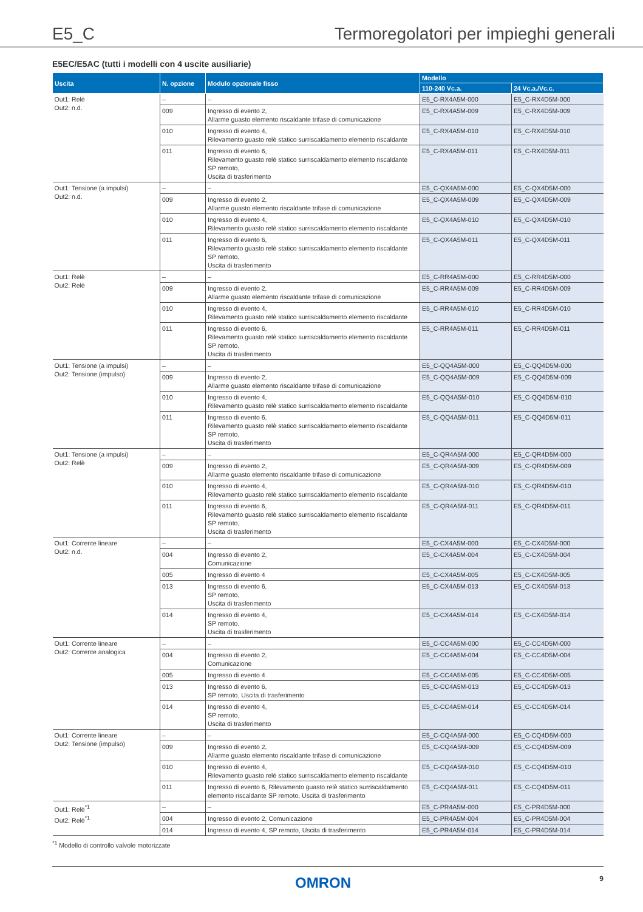E5_C Termoregolatori per impieghi generali
E5EC/E5AC (tutti i modelli con 4 uscite ausiliarie)
| Uscita | N. opzione | Modulo opzionale fisso | Modello | |
| --- | --- | --- | --- | --- |
| | | | 110-240 Vc.a. | 24 Vc.a./Vc.c. |
| Out1: Relè Out2: n.d. | – | – | E5_C-RX4A5M-000 | E5_C-RX4D5M-000 |
| | 009 | Ingresso di evento 2, Allarme guasto elemento riscaldante trifase di comunicazione | E5_C-RX4A5M-009 | E5_C-RX4D5M-009 |
| | 010 | Ingresso di evento 4, Rilevamento guasto relè statico surriscaldamento elemento riscaldante | E5_C-RX4A5M-010 | E5_C-RX4D5M-010 |
| | 011 | Ingresso di evento 6, Rilevamento guasto relè statico surriscaldamento elemento riscaldante SP remoto, Uscita di trasferimento | E5_C-RX4A5M-011 | E5_C-RX4D5M-011 |
| Out1: Tensione (a impulsi) Out2: n.d. | – | – | E5_C-QX4A5M-000 | E5_C-QX4D5M-000 |
| | 009 | Ingresso di evento 2, Allarme guasto elemento riscaldante trifase di comunicazione | E5_C-QX4A5M-009 | E5_C-QX4D5M-009 |
| | 010 | Ingresso di evento 4, Rilevamento guasto relè statico surriscaldamento elemento riscaldante | E5_C-QX4A5M-010 | E5_C-QX4D5M-010 |
| | 011 | Ingresso di evento 6, Rilevamento guasto relè statico surriscaldamento elemento riscaldante SP remoto, Uscita di trasferimento | E5_C-QX4A5M-011 | E5_C-QX4D5M-011 |
| Out1: Relè Out2: Relè | – | – | E5_C-RR4A5M-000 | E5_C-RR4D5M-000 |
| | 009 | Ingresso di evento 2, Allarme guasto elemento riscaldante trifase di comunicazione | E5_C-RR4A5M-009 | E5_C-RR4D5M-009 |
| | 010 | Ingresso di evento 4, Rilevamento guasto relè statico surriscaldamento elemento riscaldante | E5_C-RR4A5M-010 | E5_C-RR4D5M-010 |
| | 011 | Ingresso di evento 6, Rilevamento guasto relè statico surriscaldamento elemento riscaldante SP remoto, Uscita di trasferimento | E5_C-RR4A5M-011 | E5_C-RR4D5M-011 |
| Out1: Tensione (a impulsi) Out2: Tensione (impulso) | – | – | E5_C-QQ4A5M-000 | E5_C-QQ4D5M-000 |
| | 009 | Ingresso di evento 2, Allarme guasto elemento riscaldante trifase di comunicazione | E5_C-QQ4A5M-009 | E5_C-QQ4D5M-009 |
| | 010 | Ingresso di evento 4, Rilevamento guasto relè statico surriscaldamento elemento riscaldante | E5_C-QQ4A5M-010 | E5_C-QQ4D5M-010 |
| | 011 | Ingresso di evento 6, Rilevamento guasto relè statico surriscaldamento elemento riscaldante SP remoto, Uscita di trasferimento | E5_C-QQ4A5M-011 | E5_C-QQ4D5M-011 |
| Out1: Tensione (a impulsi) Out2: Relè | – | – | E5_C-QR4A5M-000 | E5_C-QR4D5M-000 |
| | 009 | Ingresso di evento 2, Allarme guasto elemento riscaldante trifase di comunicazione | E5_C-QR4A5M-009 | E5_C-QR4D5M-009 |
| | 010 | Ingresso di evento 4, Rilevamento guasto relè statico surriscaldamento elemento riscaldante | E5_C-QR4A5M-010 | E5_C-QR4D5M-010 |
| | 011 | Ingresso di evento 6, Rilevamento guasto relè statico surriscaldamento elemento riscaldante SP remoto, Uscita di trasferimento | E5_C-QR4A5M-011 | E5_C-QR4D5M-011 |
| Out1: Corrente lineare Out2: n.d. | – | – | E5_C-CX4A5M-000 | E5_C-CX4D5M-000 |
| | 004 | Ingresso di evento 2, Comunicazione | E5_C-CX4A5M-004 | E5_C-CX4D5M-004 |
| | 005 | Ingresso di evento 4 | E5_C-CX4A5M-005 | E5_C-CX4D5M-005 |
| | 013 | Ingresso di evento 6, SP remoto, Uscita di trasferimento | E5_C-CX4A5M-013 | E5_C-CX4D5M-013 |
| | 014 | Ingresso di evento 4, SP remoto, Uscita di trasferimento | E5_C-CX4A5M-014 | E5_C-CX4D5M-014 |
| Out1: Corrente lineare Out2: Corrente analogica | – | – | E5_C-CC4A5M-000 | E5_C-CC4D5M-000 |
| | 004 | Ingresso di evento 2, Comunicazione | E5_C-CC4A5M-004 | E5_C-CC4D5M-004 |
| | 005 | Ingresso di evento 4 | E5_C-CC4A5M-005 | E5_C-CC4D5M-005 |
| | 013 | Ingresso di evento 6, SP remoto, Uscita di trasferimento | E5_C-CC4A5M-013 | E5_C-CC4D5M-013 |
| | 014 | Ingresso di evento 4, SP remoto, Uscita di trasferimento | E5_C-CC4A5M-014 | E5_C-CC4D5M-014 |
| Out1: Corrente lineare Out2: Tensione (impulso) | – | – | E5_C-CQ4A5M-000 | E5_C-CQ4D5M-000 |
| | 009 | Ingresso di evento 2, Allarme guasto elemento riscaldante trifase di comunicazione | E5_C-CQ4A5M-009 | E5_C-CQ4D5M-009 |
| | 010 | Ingresso di evento 4, Rilevamento guasto relè statico surriscaldamento elemento riscaldante | E5_C-CQ4A5M-010 | E5_C-CQ4D5M-010 |
| | 011 | Ingresso di evento 6, Rilevamento guasto relè statico surriscaldamento elemento riscaldante SP remoto, Uscita di trasferimento | E5_C-CQ4A5M-011 | E5_C-CQ4D5M-011 |
| Out1: Relè<sup>*1</sup> Out2: Relè<sup>*1</sup> | – | – | E5_C-PR4A5M-000 | E5_C-PR4D5M-000 |
| | 004 | Ingresso di evento 2, Comunicazione | E5_C-PR4A5M-004 | E5_C-PR4D5M-004 |
| | 014 | Ingresso di evento 4, SP remoto, Uscita di trasferimento | E5_C-PR4A5M-014 | E5_C-PR4D5M-014 |
<sup>*1</sup> Modello di controllo valvole motorizzate
OMRON 9